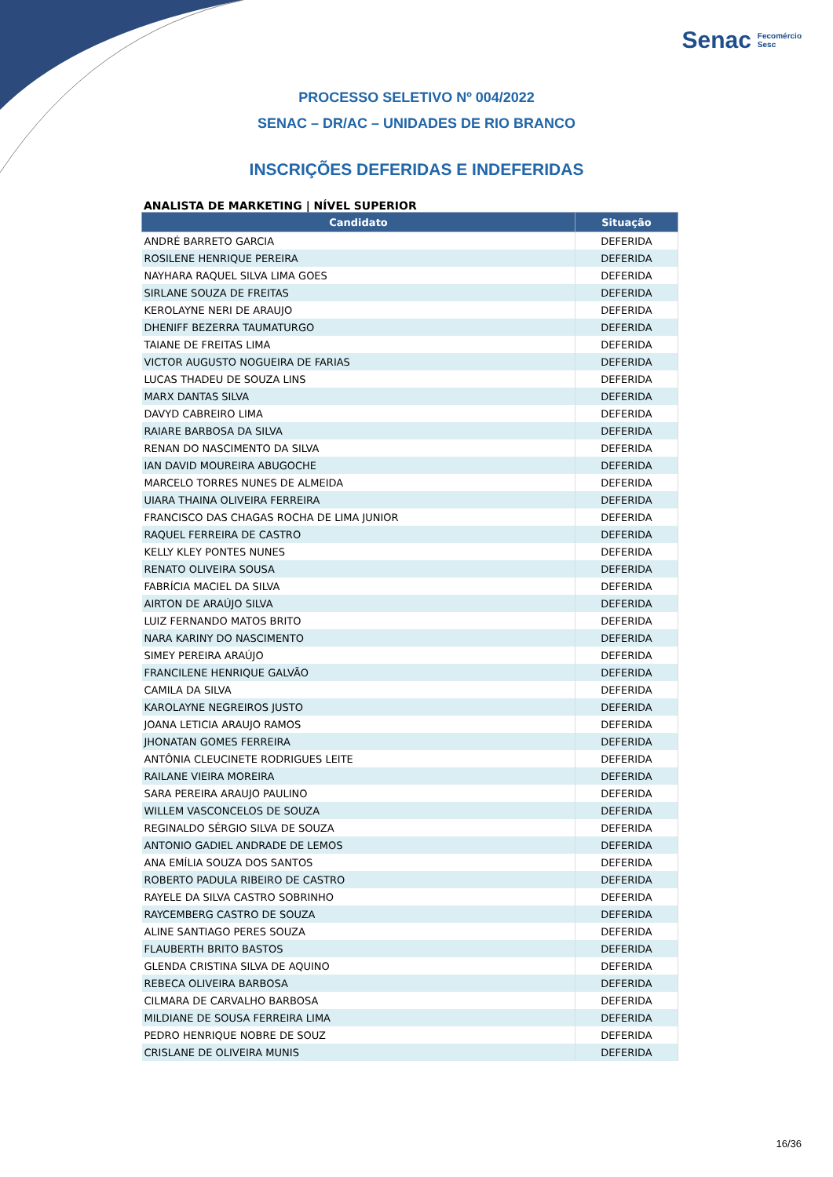Senac Fecomércio
Sesc
PROCESSO SELETIVO Nº 004/2022
SENAC – DR/AC – UNIDADES DE RIO BRANCO
INSCRIÇÕES DEFERIDAS E INDEFERIDAS
ANALISTA DE MARKETING | NÍVEL SUPERIOR
| Candidato | Situação |
| --- | --- |
| ANDRÉ BARRETO GARCIA | DEFERIDA |
| ROSILENE HENRIQUE PEREIRA | DEFERIDA |
| NAYHARA RAQUEL SILVA LIMA GOES | DEFERIDA |
| SIRLANE SOUZA DE FREITAS | DEFERIDA |
| KEROLAYNE NERI DE ARAUJO | DEFERIDA |
| DHENIFF BEZERRA TAUMATURGO | DEFERIDA |
| TAIANE DE FREITAS LIMA | DEFERIDA |
| VICTOR AUGUSTO NOGUEIRA DE FARIAS | DEFERIDA |
| LUCAS THADEU DE SOUZA LINS | DEFERIDA |
| MARX DANTAS SILVA | DEFERIDA |
| DAVYD CABREIRO LIMA | DEFERIDA |
| RAIARE BARBOSA DA SILVA | DEFERIDA |
| RENAN DO NASCIMENTO DA SILVA | DEFERIDA |
| IAN DAVID MOUREIRA ABUGOCHE | DEFERIDA |
| MARCELO TORRES NUNES DE ALMEIDA | DEFERIDA |
| UIARA THAINA OLIVEIRA FERREIRA | DEFERIDA |
| FRANCISCO DAS CHAGAS ROCHA DE LIMA JUNIOR | DEFERIDA |
| RAQUEL FERREIRA DE CASTRO | DEFERIDA |
| KELLY KLEY PONTES NUNES | DEFERIDA |
| RENATO OLIVEIRA SOUSA | DEFERIDA |
| FABRÍCIA MACIEL DA SILVA | DEFERIDA |
| AIRTON DE ARAÚJO SILVA | DEFERIDA |
| LUIZ FERNANDO MATOS BRITO | DEFERIDA |
| NARA KARINY DO NASCIMENTO | DEFERIDA |
| SIMEY PEREIRA ARAÚJO | DEFERIDA |
| FRANCILENE HENRIQUE GALVÃO | DEFERIDA |
| CAMILA DA SILVA | DEFERIDA |
| KAROLAYNE NEGREIROS JUSTO | DEFERIDA |
| JOANA LETICIA ARAUJO RAMOS | DEFERIDA |
| JHONATAN GOMES FERREIRA | DEFERIDA |
| ANTÔNIA CLEUCINETE RODRIGUES LEITE | DEFERIDA |
| RAILANE VIEIRA MOREIRA | DEFERIDA |
| SARA PEREIRA ARAUJO PAULINO | DEFERIDA |
| WILLEM VASCONCELOS DE SOUZA | DEFERIDA |
| REGINALDO SÉRGIO SILVA DE SOUZA | DEFERIDA |
| ANTONIO GADIEL ANDRADE DE LEMOS | DEFERIDA |
| ANA EMÍLIA SOUZA DOS SANTOS | DEFERIDA |
| ROBERTO PADULA RIBEIRO DE CASTRO | DEFERIDA |
| RAYELE DA SILVA CASTRO SOBRINHO | DEFERIDA |
| RAYCEMBERG CASTRO DE SOUZA | DEFERIDA |
| ALINE SANTIAGO PERES SOUZA | DEFERIDA |
| FLAUBERTH BRITO BASTOS | DEFERIDA |
| GLENDA CRISTINA SILVA DE AQUINO | DEFERIDA |
| REBECA OLIVEIRA BARBOSA | DEFERIDA |
| CILMARA DE CARVALHO BARBOSA | DEFERIDA |
| MILDIANE DE SOUSA FERREIRA LIMA | DEFERIDA |
| PEDRO HENRIQUE NOBRE DE SOUZ | DEFERIDA |
| CRISLANE DE OLIVEIRA MUNIS | DEFERIDA |
16/36